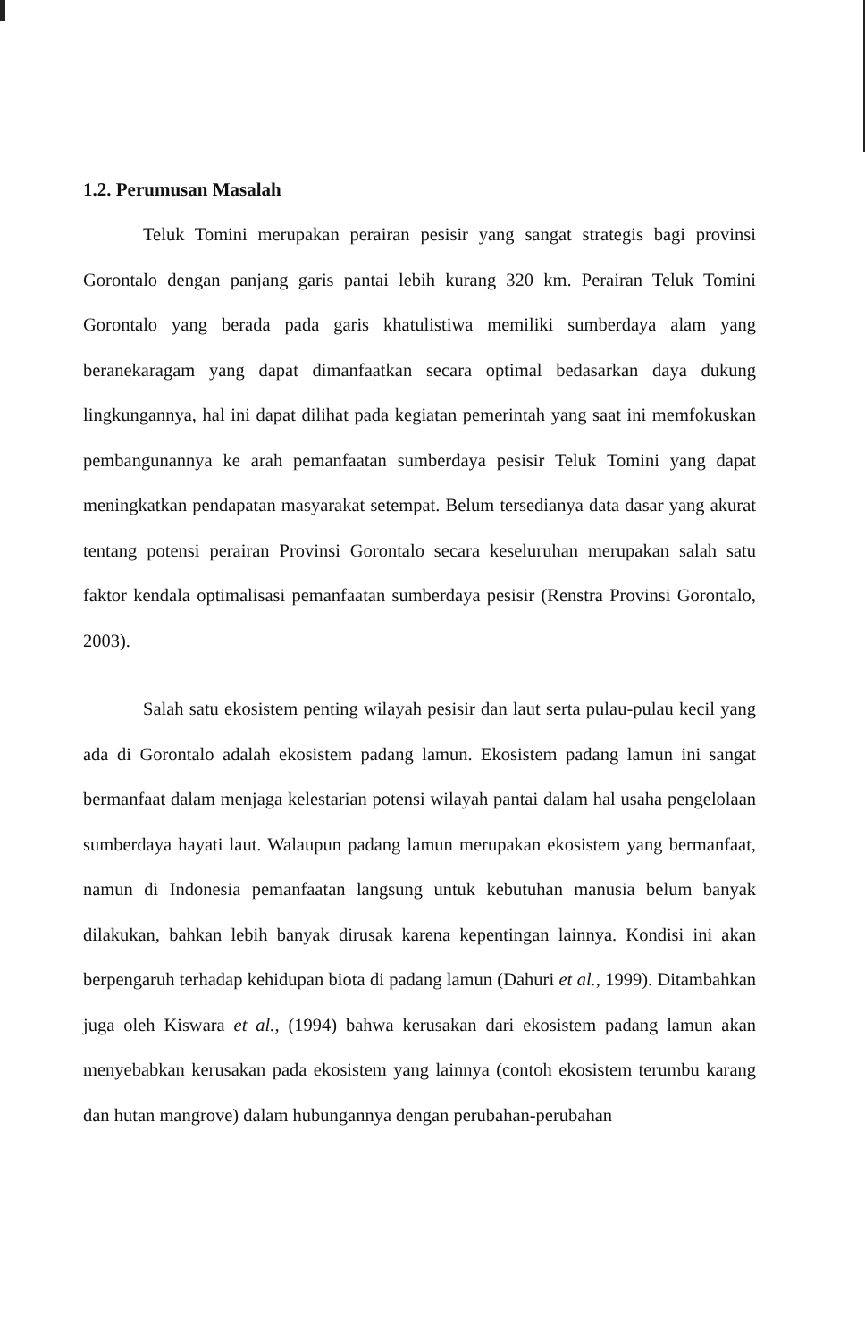1.2. Perumusan Masalah
Teluk Tomini merupakan perairan pesisir yang sangat strategis bagi provinsi Gorontalo dengan panjang garis pantai lebih kurang 320 km. Perairan Teluk Tomini Gorontalo yang berada pada garis khatulistiwa memiliki sumberdaya alam yang beranekaragam yang dapat dimanfaatkan secara optimal bedasarkan daya dukung lingkungannya, hal ini dapat dilihat pada kegiatan pemerintah yang saat ini memfokuskan pembangunannya ke arah pemanfaatan sumberdaya pesisir Teluk Tomini yang dapat meningkatkan pendapatan masyarakat setempat. Belum tersedianya data dasar yang akurat tentang potensi perairan Provinsi Gorontalo secara keseluruhan merupakan salah satu faktor kendala optimalisasi pemanfaatan sumberdaya pesisir (Renstra Provinsi Gorontalo, 2003).
Salah satu ekosistem penting wilayah pesisir dan laut serta pulau-pulau kecil yang ada di Gorontalo adalah ekosistem padang lamun. Ekosistem padang lamun ini sangat bermanfaat dalam menjaga kelestarian potensi wilayah pantai dalam hal usaha pengelolaan sumberdaya hayati laut. Walaupun padang lamun merupakan ekosistem yang bermanfaat, namun di Indonesia pemanfaatan langsung untuk kebutuhan manusia belum banyak dilakukan, bahkan lebih banyak dirusak karena kepentingan lainnya. Kondisi ini akan berpengaruh terhadap kehidupan biota di padang lamun (Dahuri et al., 1999). Ditambahkan juga oleh Kiswara et al., (1994) bahwa kerusakan dari ekosistem padang lamun akan menyebabkan kerusakan pada ekosistem yang lainnya (contoh ekosistem terumbu karang dan hutan mangrove) dalam hubungannya dengan perubahan-perubahan